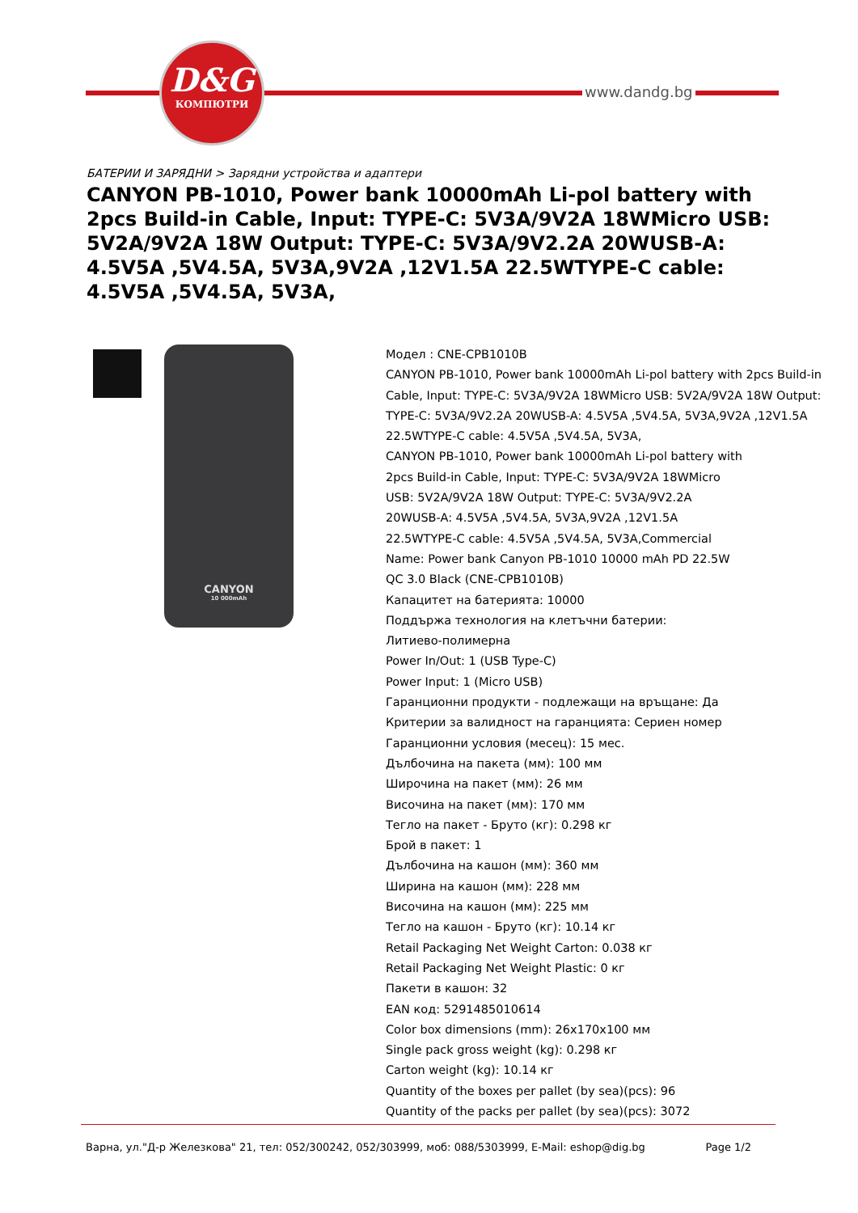D&G
КОМПЮТРИ
www.dandg.bg
БАТЕРИИ И ЗАРЯДНИ > Зарядни устройства и адаптери
CANYON PB-1010, Power bank 10000mAh Li-pol battery with 2pcs Build-in Cable, Input: TYPE-C: 5V3A/9V2A 18WMicro USB: 5V2A/9V2A 18W Output: TYPE-C: 5V3A/9V2.2A 20WUSB-A: 4.5V5A ,5V4.5A, 5V3A,9V2A ,12V1.5A 22.5WTYPE-C cable: 4.5V5A ,5V4.5A, 5V3A,
CANYON
10 000mAh
Модел : CNE-CPB1010B
CANYON PB-1010, Power bank 10000mAh Li-pol battery with 2pcs Build-in Cable, Input: TYPE-C: 5V3A/9V2A 18WMicro USB: 5V2A/9V2A 18W Output: TYPE-C: 5V3A/9V2.2A 20WUSB-A: 4.5V5A ,5V4.5A, 5V3A,9V2A ,12V1.5A 22.5WTYPE-C cable: 4.5V5A ,5V4.5A, 5V3A,
CANYON PB-1010, Power bank 10000mAh Li-pol battery with
2pcs Build-in Cable, Input: TYPE-C: 5V3A/9V2A 18WMicro
USB: 5V2A/9V2A 18W Output: TYPE-C: 5V3A/9V2.2A
20WUSB-A: 4.5V5A ,5V4.5A, 5V3A,9V2A ,12V1.5A
22.5WTYPE-C cable: 4.5V5A ,5V4.5A, 5V3A,Commercial
Name: Power bank Canyon PB-1010 10000 mAh PD 22.5W
QC 3.0 Black (CNE-CPB1010B)
Капацитет на батерията: 10000
Поддържа технология на клетъчни батерии:
Литиево-полимерна
Power In/Out: 1 (USB Type-C)
Power Input: 1 (Micro USB)
Гаранционни продукти - подлежащи на връщане: Да
Критерии за валидност на гаранцията: Сериен номер
Гаранционни условия (месец): 15 мес.
Дълбочина на пакета (мм): 100 мм
Широчина на пакет (мм): 26 мм
Височина на пакет (мм): 170 мм
Тегло на пакет - Бруто (кг): 0.298 кг
Брой в пакет: 1
Дълбочина на кашон (мм): 360 мм
Ширина на кашон (мм): 228 мм
Височина на кашон (мм): 225 мм
Тегло на кашон - Бруто (кг): 10.14 кг
Retail Packaging Net Weight Carton: 0.038 кг
Retail Packaging Net Weight Plastic: 0 кг
Пакети в кашон: 32
EAN код: 5291485010614
Color box dimensions (mm): 26x170x100 мм
Single pack gross weight (kg): 0.298 кг
Carton weight (kg): 10.14 кг
Quantity of the boxes per pallet (by sea)(pcs): 96
Quantity of the packs per pallet (by sea)(pcs): 3072
Варна, ул."Д-р Железкова" 21, тел: 052/300242, 052/303999, моб: 088/5303999, E-Mail: eshop@dig.bg Page 1/2